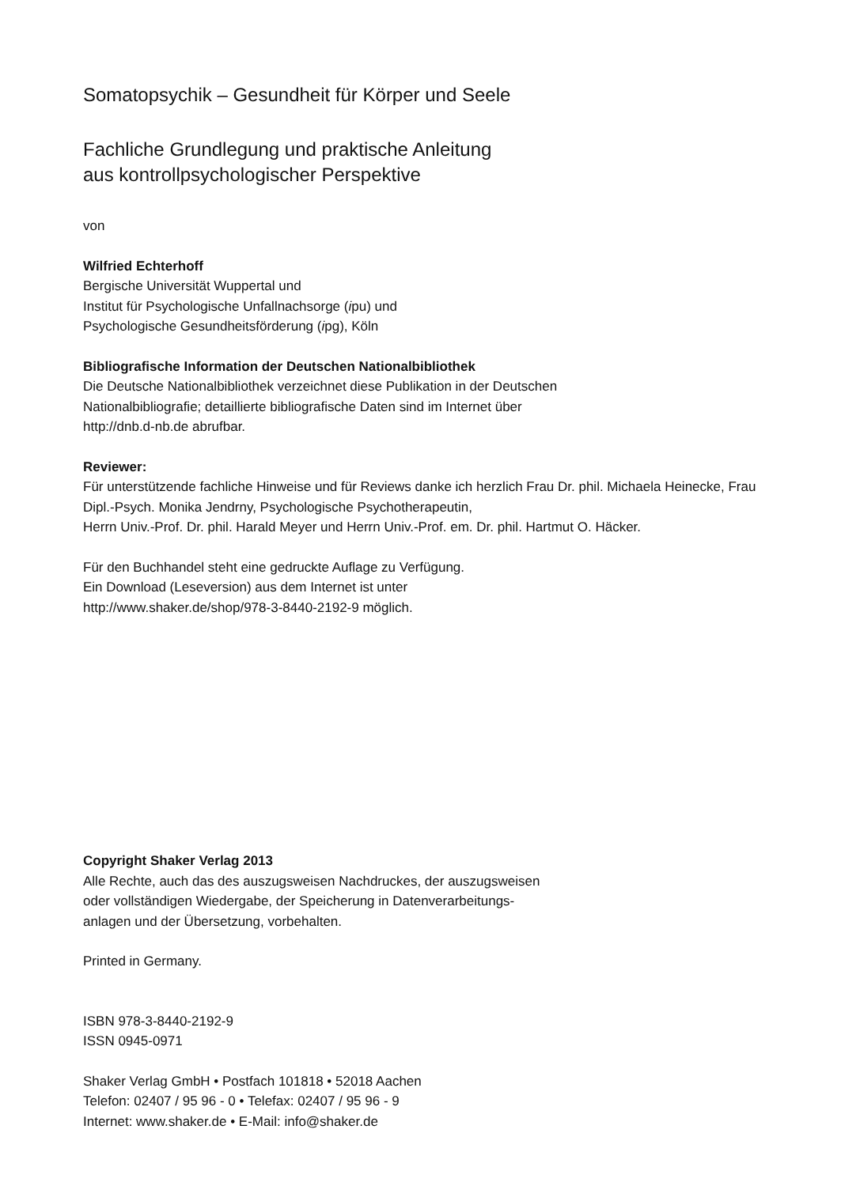Somatopsychik – Gesundheit für Körper und Seele
Fachliche Grundlegung und praktische Anleitung
aus kontrollpsychologischer Perspektive
von
Wilfried Echterhoff
Bergische Universität Wuppertal und
Institut für Psychologische Unfallnachsorge (ipu) und
Psychologische Gesundheitsförderung (ipg), Köln
Bibliografische Information der Deutschen Nationalbibliothek
Die Deutsche Nationalbibliothek verzeichnet diese Publikation in der Deutschen
Nationalbibliografie; detaillierte bibliografische Daten sind im Internet über
http://dnb.d-nb.de abrufbar.
Reviewer:
Für unterstützende fachliche Hinweise und für Reviews danke ich herzlich Frau Dr. phil. Michaela Heinecke, Frau Dipl.-Psych. Monika Jendrny, Psychologische Psychotherapeutin,
Herrn Univ.-Prof. Dr. phil. Harald Meyer und Herrn Univ.-Prof. em. Dr. phil. Hartmut O. Häcker.
Für den Buchhandel steht eine gedruckte Auflage zu Verfügung.
Ein Download (Leseversion) aus dem Internet ist unter
http://www.shaker.de/shop/978-3-8440-2192-9 möglich.
Copyright Shaker Verlag 2013
Alle Rechte, auch das des auszugsweisen Nachdruckes, der auszugsweisen
oder vollständigen Wiedergabe, der Speicherung in Datenverarbeitungs-
anlagen und der Übersetzung, vorbehalten.
Printed in Germany.
ISBN 978-3-8440-2192-9
ISSN 0945-0971
Shaker Verlag GmbH • Postfach 101818 • 52018 Aachen
Telefon: 02407 / 95 96 - 0 • Telefax: 02407 / 95 96 - 9
Internet: www.shaker.de • E-Mail: info@shaker.de